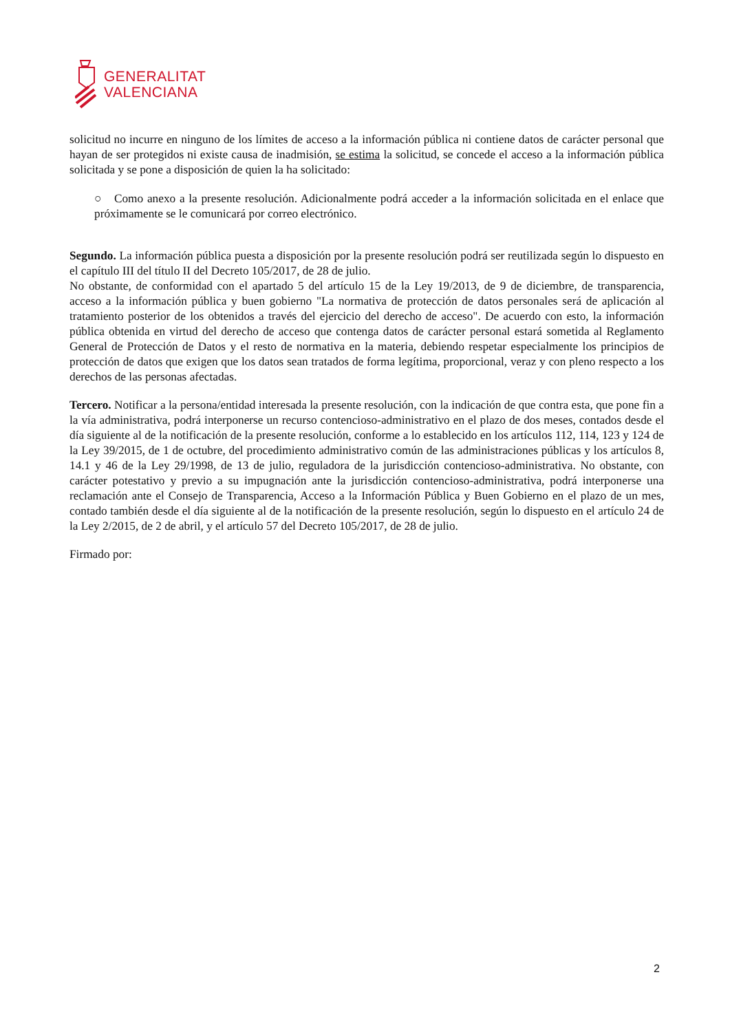GENERALITAT
VALENCIANA
solicitud no incurre en ninguno de los límites de acceso a la información pública ni contiene datos de carácter personal que hayan de ser protegidos ni existe causa de inadmisión, se estima la solicitud, se concede el acceso a la información pública solicitada y se pone a disposición de quien la ha solicitado:
○ Como anexo a la presente resolución. Adicionalmente podrá acceder a la información solicitada en el enlace que próximamente se le comunicará por correo electrónico.
Segundo. La información pública puesta a disposición por la presente resolución podrá ser reutilizada según lo dispuesto en el capítulo III del título II del Decreto 105/2017, de 28 de julio.
No obstante, de conformidad con el apartado 5 del artículo 15 de la Ley 19/2013, de 9 de diciembre, de transparencia, acceso a la información pública y buen gobierno "La normativa de protección de datos personales será de aplicación al tratamiento posterior de los obtenidos a través del ejercicio del derecho de acceso". De acuerdo con esto, la información pública obtenida en virtud del derecho de acceso que contenga datos de carácter personal estará sometida al Reglamento General de Protección de Datos y el resto de normativa en la materia, debiendo respetar especialmente los principios de protección de datos que exigen que los datos sean tratados de forma legítima, proporcional, veraz y con pleno respecto a los derechos de las personas afectadas.
Tercero. Notificar a la persona/entidad interesada la presente resolución, con la indicación de que contra esta, que pone fin a la vía administrativa, podrá interponerse un recurso contencioso-administrativo en el plazo de dos meses, contados desde el día siguiente al de la notificación de la presente resolución, conforme a lo establecido en los artículos 112, 114, 123 y 124 de la Ley 39/2015, de 1 de octubre, del procedimiento administrativo común de las administraciones públicas y los artículos 8, 14.1 y 46 de la Ley 29/1998, de 13 de julio, reguladora de la jurisdicción contencioso-administrativa. No obstante, con carácter potestativo y previo a su impugnación ante la jurisdicción contencioso-administrativa, podrá interponerse una reclamación ante el Consejo de Transparencia, Acceso a la Información Pública y Buen Gobierno en el plazo de un mes, contado también desde el día siguiente al de la notificación de la presente resolución, según lo dispuesto en el artículo 24 de la Ley 2/2015, de 2 de abril, y el artículo 57 del Decreto 105/2017, de 28 de julio.
Firmado por:
2